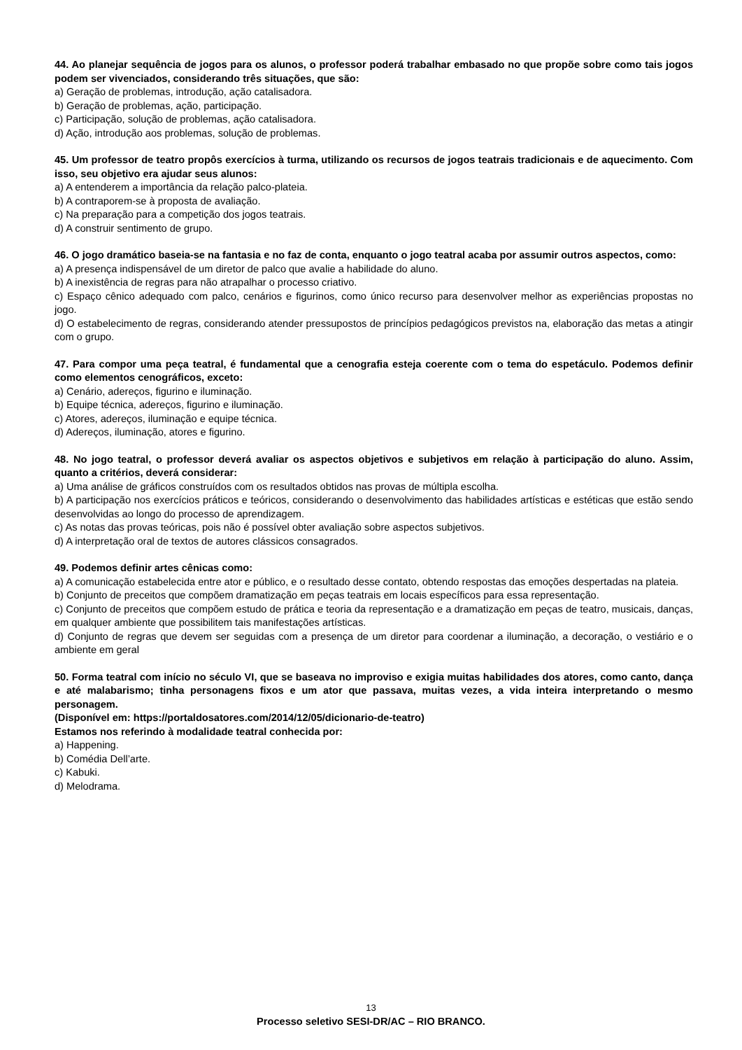44. Ao planejar sequência de jogos para os alunos, o professor poderá trabalhar embasado no que propõe sobre como tais jogos podem ser vivenciados, considerando três situações, que são:
a) Geração de problemas, introdução, ação catalisadora.
b) Geração de problemas, ação, participação.
c) Participação, solução de problemas, ação catalisadora.
d) Ação, introdução aos problemas, solução de problemas.
45. Um professor de teatro propôs exercícios à turma, utilizando os recursos de jogos teatrais tradicionais e de aquecimento. Com isso, seu objetivo era ajudar seus alunos:
a) A entenderem a importância da relação palco-plateia.
b) A contraporem-se à proposta de avaliação.
c) Na preparação para a competição dos jogos teatrais.
d) A construir sentimento de grupo.
46. O jogo dramático baseia-se na fantasia e no faz de conta, enquanto o jogo teatral acaba por assumir outros aspectos, como:
a) A presença indispensável de um diretor de palco que avalie a habilidade do aluno.
b) A inexistência de regras para não atrapalhar o processo criativo.
c) Espaço cênico adequado com palco, cenários e figurinos, como único recurso para desenvolver melhor as experiências propostas no jogo.
d) O estabelecimento de regras, considerando atender pressupostos de princípios pedagógicos previstos na, elaboração das metas a atingir com o grupo.
47. Para compor uma peça teatral, é fundamental que a cenografia esteja coerente com o tema do espetáculo. Podemos definir como elementos cenográficos, exceto:
a) Cenário, adereços, figurino e iluminação.
b) Equipe técnica, adereços, figurino e iluminação.
c) Atores, adereços, iluminação e equipe técnica.
d) Adereços, iluminação, atores e figurino.
48. No jogo teatral, o professor deverá avaliar os aspectos objetivos e subjetivos em relação à participação do aluno. Assim, quanto a critérios, deverá considerar:
a) Uma análise de gráficos construídos com os resultados obtidos nas provas de múltipla escolha.
b) A participação nos exercícios práticos e teóricos, considerando o desenvolvimento das habilidades artísticas e estéticas que estão sendo desenvolvidas ao longo do processo de aprendizagem.
c) As notas das provas teóricas, pois não é possível obter avaliação sobre aspectos subjetivos.
d) A interpretação oral de textos de autores clássicos consagrados.
49. Podemos definir artes cênicas como:
a) A comunicação estabelecida entre ator e público, e o resultado desse contato, obtendo respostas das emoções despertadas na plateia.
b) Conjunto de preceitos que compõem dramatização em peças teatrais em locais específicos para essa representação.
c) Conjunto de preceitos que compõem estudo de prática e teoria da representação e a dramatização em peças de teatro, musicais, danças, em qualquer ambiente que possibilitem tais manifestações artísticas.
d) Conjunto de regras que devem ser seguidas com a presença de um diretor para coordenar a iluminação, a decoração, o vestiário e o ambiente em geral
50. Forma teatral com início no século VI, que se baseava no improviso e exigia muitas habilidades dos atores, como canto, dança e até malabarismo; tinha personagens fixos e um ator que passava, muitas vezes, a vida inteira interpretando o mesmo personagem.
(Disponível em: https://portaldosatores.com/2014/12/05/dicionario-de-teatro)
Estamos nos referindo à modalidade teatral conhecida por:
a) Happening.
b) Comédia Dell’arte.
c) Kabuki.
d) Melodrama.
13
Processo seletivo SESI-DR/AC – RIO BRANCO.